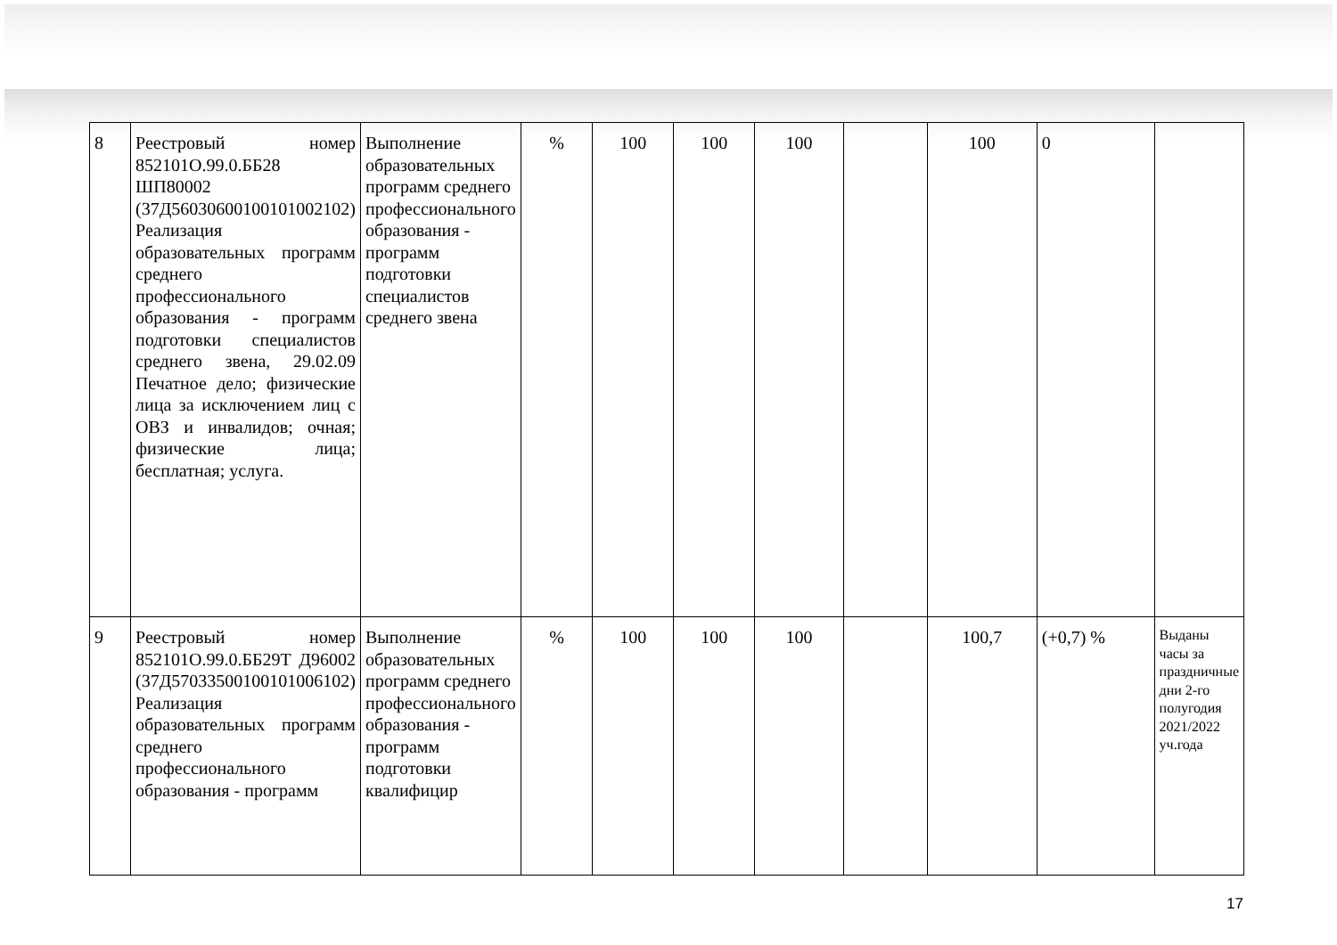| 8 | Реестровый номер 852101О.99.0.ББ28 ШП80002 (37Д56030600100101002102) Реализация образовательных программ среднего профессионального образования - программ подготовки специалистов среднего звена, 29.02.09 Печатное дело; физические лица за исключением лиц с ОВЗ и инвалидов; очная; физические лица; бесплатная; услуга. | Выполнение образовательных программ среднего профессионального образования - программ подготовки специалистов среднего звена | % | 100 | 100 | 100 | | 100 | 0 | |
| 9 | Реестровый номер 852101О.99.0.ББ29Т Д96002 (37Д57033500100101006102) Реализация образовательных программ среднего профессионального образования - программ | Выполнение образовательных программ среднего профессионального образования - программ подготовки квалифицир | % | 100 | 100 | 100 | | 100,7 | (+0,7) % | Выданы часы за праздничные дни 2-го полугодия 2021/2022 уч.года |
17